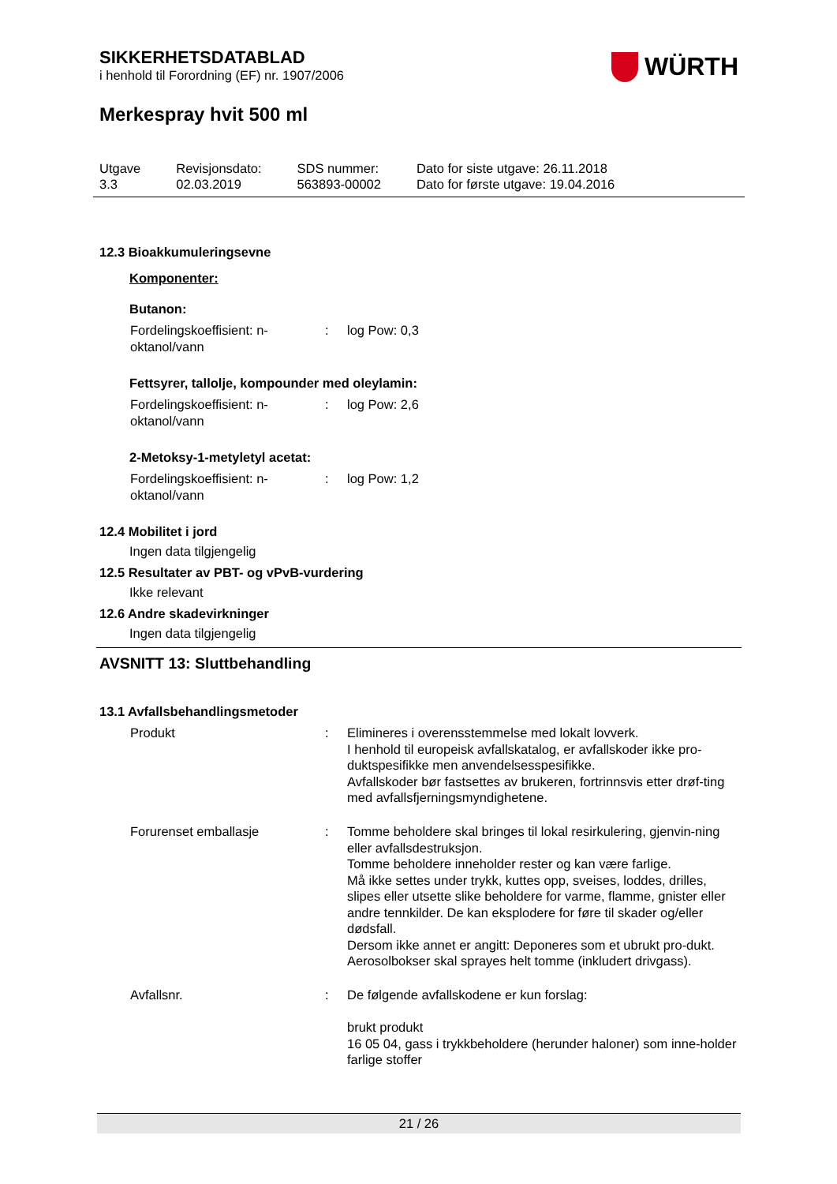SIKKERHETSDATABLAD
i henhold til Forordning (EF) nr. 1907/2006
WÜRTH
Merkespray hvit 500 ml
| Utgave 3.3 | Revisjonsdato: 02.03.2019 | SDS nummer: 563893-00002 | Dato for siste utgave: 26.11.2018 Dato for første utgave: 19.04.2016 |
12.3 Bioakkumuleringsevne
Komponenter:
Butanon:
| Fordelingskoeffisient: n-oktanol/vann | : | log Pow: 0,3 |
Fettsyrer, tallolje, kompounder med oleylamin:
| Fordelingskoeffisient: n-oktanol/vann | : | log Pow: 2,6 |
2-Metoksy-1-metyletyl acetat:
| Fordelingskoeffisient: n-oktanol/vann | : | log Pow: 1,2 |
12.4 Mobilitet i jord
Ingen data tilgjengelig
12.5 Resultater av PBT- og vPvB-vurdering
Ikke relevant
12.6 Andre skadevirkninger
Ingen data tilgjengelig
AVSNITT 13: Sluttbehandling
13.1 Avfallsbehandlingsmetoder
| Produkt | : | Elimineres i overensstemmelse med lokalt lovverk. I henhold til europeisk avfallskatalog, er avfallskoder ikke pro-duktspesifikke men anvendelsesspesifikke. Avfallskoder bør fastsettes av brukeren, fortrinnsvis etter drøf-ting med avfallsfjerningsmyndighetene. |
| Forurenset emballasje | : | Tomme beholdere skal bringes til lokal resirkulering, gjenvin-ning eller avfallsdestruksjon. Tomme beholdere inneholder rester og kan være farlige. Må ikke settes under trykk, kuttes opp, sveises, loddes, drilles, slipes eller utsette slike beholdere for varme, flamme, gnister eller andre tennkilder. De kan eksplodere for føre til skader og/eller dødsfall. Dersom ikke annet er angitt: Deponeres som et ubrukt pro-dukt. Aerosolbokser skal sprayes helt tomme (inkludert drivgass). |
| Avfallsnr. | : | De følgende avfallskodene er kun forslag: brukt produkt 16 05 04, gass i trykkbeholdere (herunder haloner) som inne-holder farlige stoffer |
21 / 26